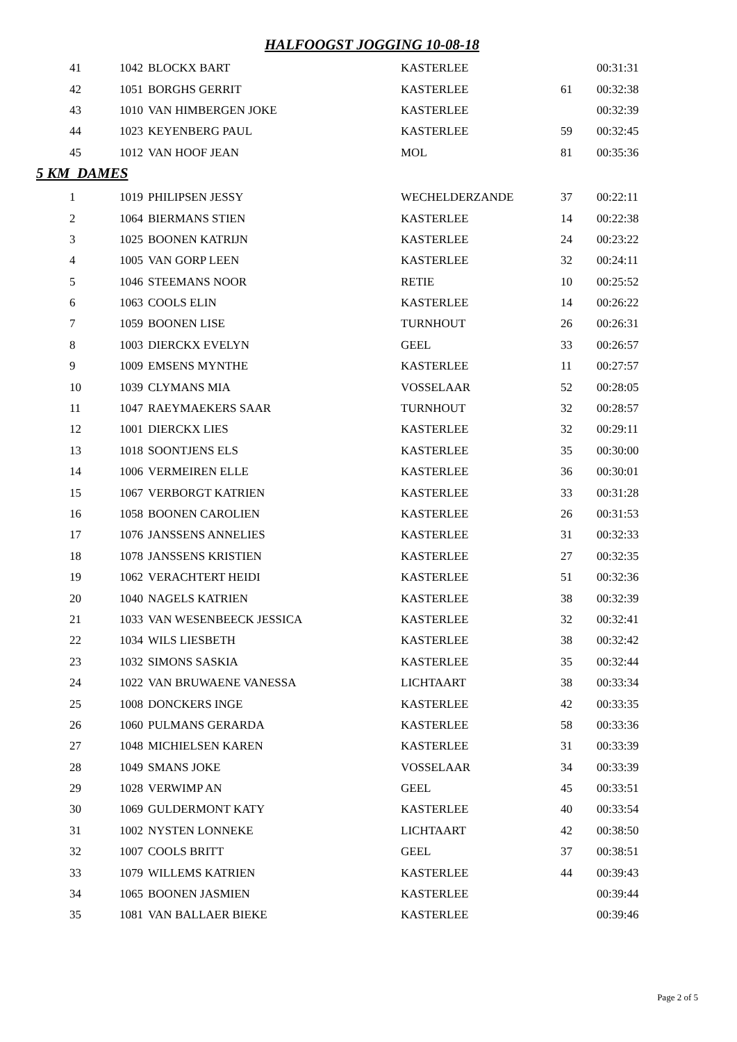HALFOOGST JOGGING 10-08-18
| 41 | 1042 | BLOCKX BART | KASTERLEE | | 00:31:31 |
| 42 | 1051 | BORGHS GERRIT | KASTERLEE | 61 | 00:32:38 |
| 43 | 1010 | VAN HIMBERGEN JOKE | KASTERLEE | | 00:32:39 |
| 44 | 1023 | KEYENBERG PAUL | KASTERLEE | 59 | 00:32:45 |
| 45 | 1012 | VAN HOOF JEAN | MOL | 81 | 00:35:36 |
5 KM DAMES
| 1 | 1019 | PHILIPSEN JESSY | WECHELDERZANDE | 37 | 00:22:11 |
| 2 | 1064 | BIERMANS STIEN | KASTERLEE | 14 | 00:22:38 |
| 3 | 1025 | BOONEN KATRIJN | KASTERLEE | 24 | 00:23:22 |
| 4 | 1005 | VAN GORP LEEN | KASTERLEE | 32 | 00:24:11 |
| 5 | 1046 | STEEMANS NOOR | RETIE | 10 | 00:25:52 |
| 6 | 1063 | COOLS ELIN | KASTERLEE | 14 | 00:26:22 |
| 7 | 1059 | BOONEN LISE | TURNHOUT | 26 | 00:26:31 |
| 8 | 1003 | DIERCKX EVELYN | GEEL | 33 | 00:26:57 |
| 9 | 1009 | EMSENS MYNTHE | KASTERLEE | 11 | 00:27:57 |
| 10 | 1039 | CLYMANS MIA | VOSSELAAR | 52 | 00:28:05 |
| 11 | 1047 | RAEYMAEKERS SAAR | TURNHOUT | 32 | 00:28:57 |
| 12 | 1001 | DIERCKX LIES | KASTERLEE | 32 | 00:29:11 |
| 13 | 1018 | SOONTJENS ELS | KASTERLEE | 35 | 00:30:00 |
| 14 | 1006 | VERMEIREN ELLE | KASTERLEE | 36 | 00:30:01 |
| 15 | 1067 | VERBORGT KATRIEN | KASTERLEE | 33 | 00:31:28 |
| 16 | 1058 | BOONEN CAROLIEN | KASTERLEE | 26 | 00:31:53 |
| 17 | 1076 | JANSSENS ANNELIES | KASTERLEE | 31 | 00:32:33 |
| 18 | 1078 | JANSSENS KRISTIEN | KASTERLEE | 27 | 00:32:35 |
| 19 | 1062 | VERACHTERT HEIDI | KASTERLEE | 51 | 00:32:36 |
| 20 | 1040 | NAGELS KATRIEN | KASTERLEE | 38 | 00:32:39 |
| 21 | 1033 | VAN WESENBEECK JESSICA | KASTERLEE | 32 | 00:32:41 |
| 22 | 1034 | WILS LIESBETH | KASTERLEE | 38 | 00:32:42 |
| 23 | 1032 | SIMONS SASKIA | KASTERLEE | 35 | 00:32:44 |
| 24 | 1022 | VAN BRUWAENE VANESSA | LICHTAART | 38 | 00:33:34 |
| 25 | 1008 | DONCKERS INGE | KASTERLEE | 42 | 00:33:35 |
| 26 | 1060 | PULMANS GERARDA | KASTERLEE | 58 | 00:33:36 |
| 27 | 1048 | MICHIELSEN KAREN | KASTERLEE | 31 | 00:33:39 |
| 28 | 1049 | SMANS JOKE | VOSSELAAR | 34 | 00:33:39 |
| 29 | 1028 | VERWIMP AN | GEEL | 45 | 00:33:51 |
| 30 | 1069 | GULDERMONT KATY | KASTERLEE | 40 | 00:33:54 |
| 31 | 1002 | NYSTEN LONNEKE | LICHTAART | 42 | 00:38:50 |
| 32 | 1007 | COOLS BRITT | GEEL | 37 | 00:38:51 |
| 33 | 1079 | WILLEMS KATRIEN | KASTERLEE | 44 | 00:39:43 |
| 34 | 1065 | BOONEN JASMIEN | KASTERLEE | | 00:39:44 |
| 35 | 1081 | VAN BALLAER BIEKE | KASTERLEE | | 00:39:46 |
Page 2 of 5